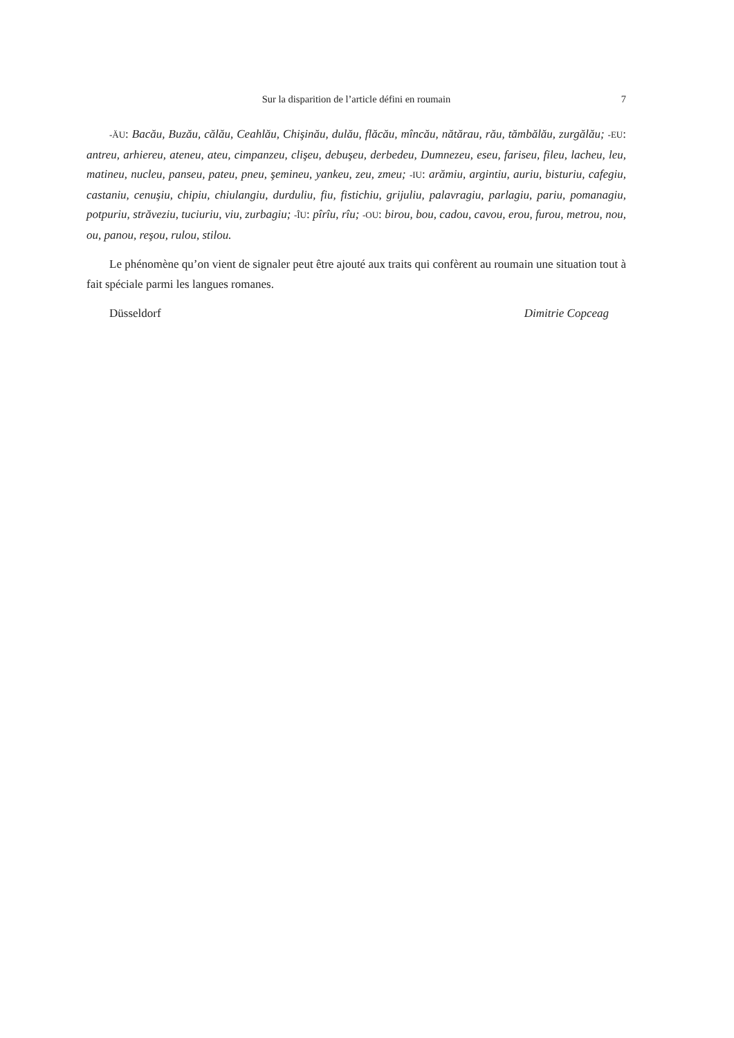Sur la disparition de l’article défini en roumain
7
-ĂU: Bacău, Buzău, călău, Ceahlău, Chişinău, dulău, flăcău, mîncău, nătărau, rău, tămbălău, zurgălău; -EU: antreu, arhiereu, ateneu, ateu, cimpanzeu, clişeu, debuşeu, derbedeu, Dumnezeu, eseu, fariseu, fileu, lacheu, leu, matineu, nucleu, panseu, pateu, pneu, şemineu, yankeu, zeu, zmeu; -IU: arămiu, argintiu, auriu, bisturiu, cafegiu, castaniu, cenuşiu, chipiu, chiulangiu, durduliu, fiu, fistichiu, grijuliu, palavragiu, parlagiu, pariu, pomanagiu, potpuriu, străveziu, tuciuriu, viu, zurbagiu; -ÎU: pîrîu, rîu; -OU: birou, bou, cadou, cavou, erou, furou, metrou, nou, ou, panou, reşou, rulou, stilou.
Le phénomène qu’on vient de signaler peut être ajouté aux traits qui confèrent au roumain une situation tout à fait spéciale parmi les langues romanes.
Düsseldorf Dimitrie Copceag